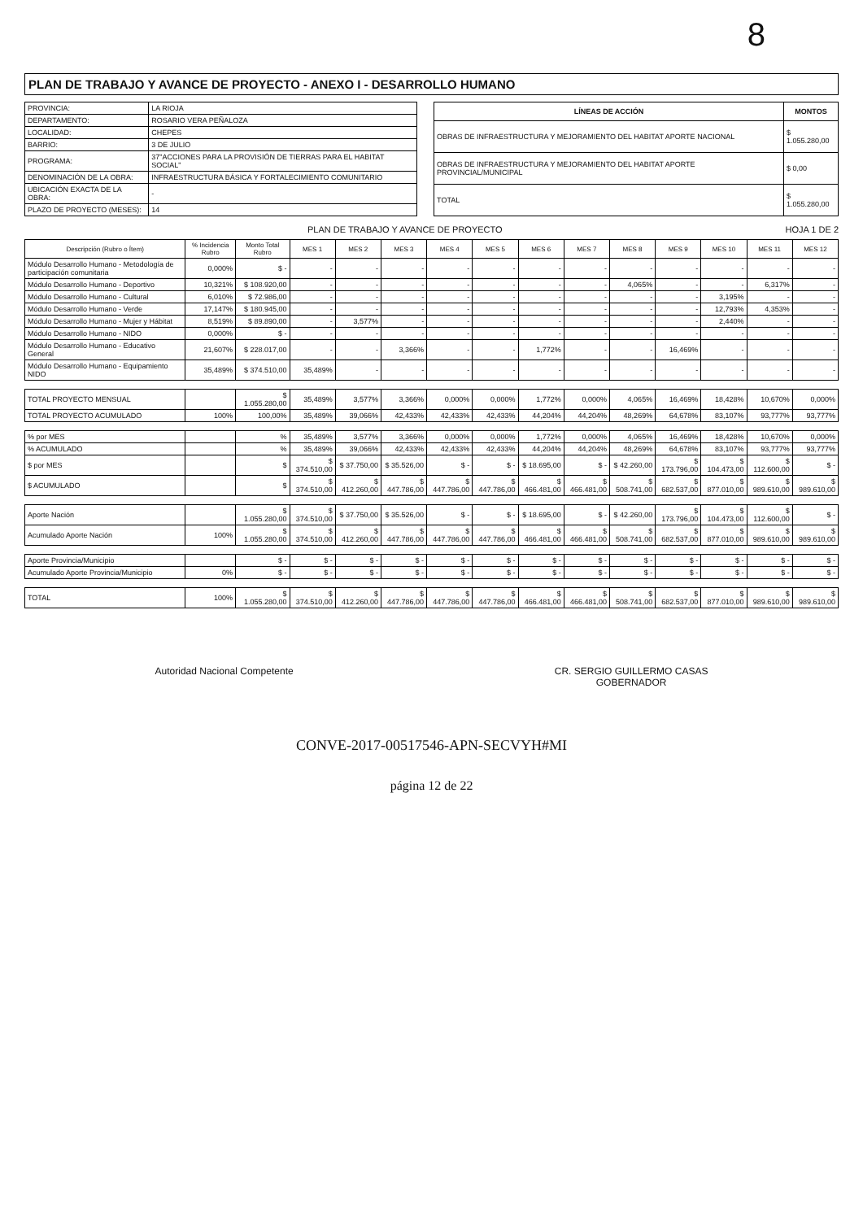8
PLAN DE TRABAJO Y AVANCE DE PROYECTO - ANEXO I - DESARROLLO HUMANO
| PROVINCIA: | LA RIOJA |
| DEPARTAMENTO: | ROSARIO VERA PEÑALOZA |
| LOCALIDAD: | CHEPES |
| BARRIO: | 3 DE JULIO |
| PROGRAMA: | 37"ACCIONES PARA LA PROVISIÓN DE TIERRAS PARA EL HABITAT SOCIAL" |
| DENOMINACIÓN DE LA OBRA: | INFRAESTRUCTURA BÁSICA Y FORTALECIMIENTO COMUNITARIO |
| UBICACIÓN EXACTA DE LA OBRA: | - |
| PLAZO DE PROYECTO (MESES): | 14 |
| LÍNEAS DE ACCIÓN | MONTOS |
| --- | --- |
| OBRAS DE INFRAESTRUCTURA Y MEJORAMIENTO DEL HABITAT APORTE NACIONAL | $ 1.055.280,00 |
| OBRAS DE INFRAESTRUCTURA Y MEJORAMIENTO DEL HABITAT APORTE PROVINCIAL/MUNICIPAL | $ 0,00 |
| TOTAL | $ 1.055.280,00 |
PLAN DE TRABAJO Y AVANCE DE PROYECTO HOJA 1 DE 2
| Descripción (Rubro o Ítem) | % Incidencia Rubro | Monto Total Rubro | MES 1 | MES 2 | MES 3 | MES 4 | MES 5 | MES 6 | MES 7 | MES 8 | MES 9 | MES 10 | MES 11 | MES 12 |
| --- | --- | --- | --- | --- | --- | --- | --- | --- | --- | --- | --- | --- | --- | --- |
| Módulo Desarrollo Humano - Metodología de participación comunitaria | 0,000% | $ - | - | - | - | - | - | - | - | - | - | - | - | - |
| Módulo Desarrollo Humano - Deportivo | 10,321% | $ 108.920,00 | - | - | - | - | - | - | - | 4,065% | - | - | 6,317% | - |
| Módulo Desarrollo Humano - Cultural | 6,010% | $ 72.986,00 | - | - | - | - | - | - | - | - | - | 3,195% | - | - |
| Módulo Desarrollo Humano - Verde | 17,147% | $ 180.945,00 | - | - | - | - | - | - | - | - | - | 12,793% | 4,353% | - |
| Módulo Desarrollo Humano - Mujer y Hábitat | 8,519% | $ 89.890,00 | - | 3,577% | - | - | - | - | - | - | - | 2,440% | - | - |
| Módulo Desarrollo Humano - NIDO | 0,000% | $ - | - | - | - | - | - | - | - | - | - | - | - | - |
| Módulo Desarrollo Humano - Educativo General | 21,607% | $ 228.017,00 | - | - | 3,366% | - | - | 1,772% | - | - | 16,469% | - | - | - |
| Módulo Desarrollo Humano - Equipamiento NIDO | 35,489% | $ 374.510,00 | 35,489% | - | - | - | - | - | - | - | - | - | - | - |
| TOTAL PROYECTO MENSUAL | | $ 1.055.280,00 | 35,489% | 3,577% | 3,366% | 0,000% | 0,000% | 1,772% | 0,000% | 4,065% | 16,469% | 18,428% | 10,670% | 0,000% |
| TOTAL PROYECTO ACUMULADO | 100% | 100,00% | 35,489% | 39,066% | 42,433% | 42,433% | 42,433% | 44,204% | 44,204% | 48,269% | 64,678% | 83,107% | 93,777% | 93,777% |
| % por MES | | % | 35,489% | 3,577% | 3,366% | 0,000% | 0,000% | 1,772% | 0,000% | 4,065% | 16,469% | 18,428% | 10,670% | 0,000% |
| % ACUMULADO | | % | 35,489% | 39,066% | 42,433% | 42,433% | 42,433% | 44,204% | 44,204% | 48,269% | 64,678% | 83,107% | 93,777% | 93,777% |
| $ por MES | | $ | $ 374.510,00 | $ 37.750,00 | $ 35.526,00 | $ - | $ - | $ 18.695,00 | $ - | $ 42.260,00 | $ 173.796,00 | $ 104.473,00 | $ 112.600,00 | $ - |
| $ ACUMULADO | | $ | $ 374.510,00 | $ 412.260,00 | $ 447.786,00 | $ 447.786,00 | $ 447.786,00 | $ 466.481,00 | $ 466.481,00 | $ 508.741,00 | $ 682.537,00 | $ 877.010,00 | $ 989.610,00 | $ 989.610,00 |
| Aporte Nación | | $ 1.055.280,00 | $ 374.510,00 | $ 37.750,00 | $ 35.526,00 | $ - | $ - | $ 18.695,00 | $ - | $ 42.260,00 | $ 173.796,00 | $ 104.473,00 | $ 112.600,00 | $ - |
| Acumulado Aporte Nación | 100% | $ 1.055.280,00 | $ 374.510,00 | $ 412.260,00 | $ 447.786,00 | $ 447.786,00 | $ 447.786,00 | $ 466.481,00 | $ 466.481,00 | $ 508.741,00 | $ 682.537,00 | $ 877.010,00 | $ 989.610,00 | $ 989.610,00 |
| Aporte Provincia/Municipio | | $ - | $ - | $ - | $ - | $ - | $ - | $ - | $ - | $ - | $ - | $ - | $ - | $ - |
| Acumulado Aporte Provincia/Municipio | 0% | $ - | $ - | $ - | $ - | $ - | $ - | $ - | $ - | $ - | $ - | $ - | $ - | $ - |
| TOTAL | 100% | $ 1.055.280,00 | $ 374.510,00 | $ 412.260,00 | $ 447.786,00 | $ 447.786,00 | $ 447.786,00 | $ 466.481,00 | $ 466.481,00 | $ 508.741,00 | $ 682.537,00 | $ 877.010,00 | $ 989.610,00 | $ 989.610,00 |
Autoridad Nacional Competente CR. SERGIO GUILLERMO CASAS
GOBERNADOR
CONVE-2017-00517546-APN-SECVYH#MI
página 12 de 22